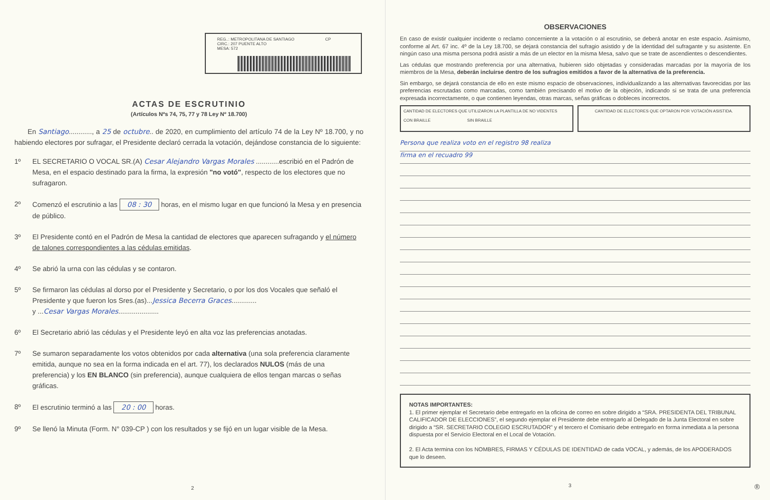REG..: METROPOLITANA DE SANTIAGO CP
CIRC.: 207 PUENTE ALTO
MESA: 572
ACTAS DE ESCRUTINIO
(Artículos Nºs 74, 75, 77 y 78 Ley Nº 18.700)
En Santiago............, a 25 de octubre.. de 2020, en cumplimiento del artículo 74 de la Ley Nº 18.700, y no habiendo electores por sufragar, el Presidente declaró cerrada la votación, dejándose constancia de lo siguiente:
1º EL SECRETARIO O VOCAL SR.(A) Cesar Alejandro Vargas Morales ............escribió en el Padrón de Mesa, en el espacio destinado para la firma, la expresión "no votó", respecto de los electores que no sufragaron.
2º Comenzó el escrutinio a las 08 : 30 horas, en el mismo lugar en que funcionó la Mesa y en presencia de público.
3º El Presidente contó en el Padrón de Mesa la cantidad de electores que aparecen sufragando y el número de talones correspondientes a las cédulas emitidas.
4º Se abrió la urna con las cédulas y se contaron.
5º Se firmaron las cédulas al dorso por el Presidente y Secretario, o por los dos Vocales que señaló el Presidente y que fueron los Sres.(as)...Jessica Becerra Graces.............
y ...Cesar Vargas Morales.....................
6º El Secretario abrió las cédulas y el Presidente leyó en alta voz las preferencias anotadas.
7º Se sumaron separadamente los votos obtenidos por cada alternativa (una sola preferencia claramente emitida, aunque no sea en la forma indicada en el art. 77), los declarados NULOS (más de una preferencia) y los EN BLANCO (sin preferencia), aunque cualquiera de ellos tengan marcas o señas gráficas.
8º El escrutinio terminó a las 20 : 00 horas.
9º Se llenó la Minuta (Form. N° 039-CP ) con los resultados y se fijó en un lugar visible de la Mesa.
2
OBSERVACIONES
En caso de existir cualquier incidente o reclamo concerniente a la votación o al escrutinio, se deberá anotar en este espacio. Asimismo, conforme al Art. 67 inc. 4º de la Ley 18.700, se dejará constancia del sufragio asistido y de la identidad del sufragante y su asistente. En ningún caso una misma persona podrá asistir a más de un elector en la misma Mesa, salvo que se trate de ascendientes o descendientes.
Las cédulas que mostrando preferencia por una alternativa, hubieren sido objetadas y consideradas marcadas por la mayoría de los miembros de la Mesa, deberán incluirse dentro de los sufragios emitidos a favor de la alternativa de la preferencia.
Sin embargo, se dejará constancia de ello en este mismo espacio de observaciones, individualizando a las alternativas favorecidas por las preferencias escrutadas como marcadas, como también precisando el motivo de la objeción, indicando si se trata de una preferencia expresada incorrectamente, o que contienen leyendas, otras marcas, señas gráficas o dobleces incorrectos.
CANTIDAD DE ELECTORES QUE UTILIZARON LA PLANTILLA DE NO VIDENTES
CON BRAILLE SIN BRAILLE
CANTIDAD DE ELECTORES QUE OPTARON POR VOTACIÓN ASISTIDA.
Persona que realiza voto en el registro 98 realiza
firma en el recuadro 99
NOTAS IMPORTANTES:
1. El primer ejemplar el Secretario debe entregarlo en la oficina de correo en sobre dirigido a “SRA. PRESIDENTA DEL TRIBUNAL CALIFICADOR DE ELECCIONES”, el segundo ejemplar el Presidente debe entregarlo al Delegado de la Junta Electoral en sobre dirigido a “SR. SECRETARIO COLEGIO ESCRUTADOR” y el tercero el Comisario debe entregarlo en forma inmediata a la persona dispuesta por el Servicio Electoral en el Local de Votación.
2. El Acta termina con los NOMBRES, FIRMAS Y CÉDULAS DE IDENTIDAD de cada VOCAL, y además, de los APODERADOS que lo deseen.
3 ®